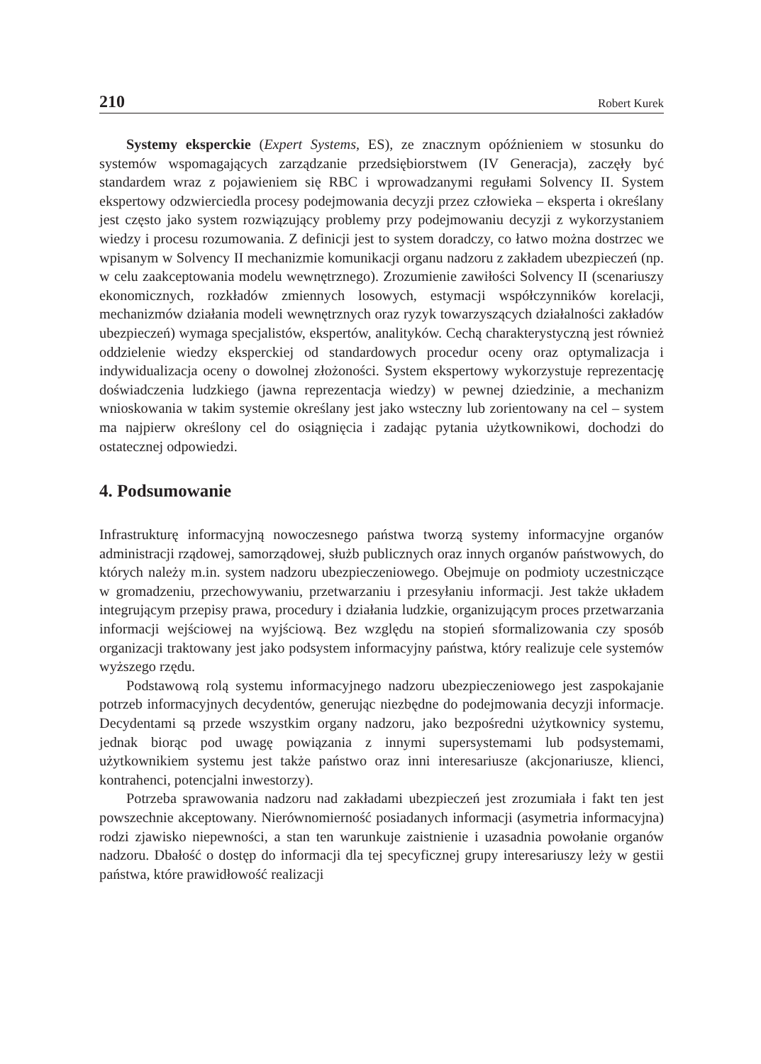210 Robert Kurek
Systemy eksperckie (Expert Systems, ES), ze znacznym opóźnieniem w stosunku do systemów wspomagających zarządzanie przedsiębiorstwem (IV Generacja), zaczęły być standardem wraz z pojawieniem się RBC i wprowadzanymi regułami Solvency II. System ekspertowy odzwierciedla procesy podejmowania decyzji przez człowieka – eksperta i określany jest często jako system rozwiązujący problemy przy podejmowaniu decyzji z wykorzystaniem wiedzy i procesu rozumowania. Z definicji jest to system doradczy, co łatwo można dostrzec we wpisanym w Solvency II mechanizmie komunikacji organu nadzoru z zakładem ubezpieczeń (np. w celu zaakceptowania modelu wewnętrznego). Zrozumienie zawiłości Solvency II (scenariuszy ekonomicznych, rozkładów zmiennych losowych, estymacji współczynników korelacji, mechanizmów działania modeli wewnętrznych oraz ryzyk towarzyszących działalności zakładów ubezpieczeń) wymaga specjalistów, ekspertów, analityków. Cechą charakterystyczną jest również oddzielenie wiedzy eksperckiej od standardowych procedur oceny oraz optymalizacja i indywidualizacja oceny o dowolnej złożoności. System ekspertowy wykorzystuje reprezentację doświadczenia ludzkiego (jawna reprezentacja wiedzy) w pewnej dziedzinie, a mechanizm wnioskowania w takim systemie określany jest jako wsteczny lub zorientowany na cel – system ma najpierw określony cel do osiągnięcia i zadając pytania użytkownikowi, dochodzi do ostatecznej odpowiedzi.
4. Podsumowanie
Infrastrukturę informacyjną nowoczesnego państwa tworzą systemy informacyjne organów administracji rządowej, samorządowej, służb publicznych oraz innych organów państwowych, do których należy m.in. system nadzoru ubezpieczeniowego. Obejmuje on podmioty uczestniczące w gromadzeniu, przechowywaniu, przetwarzaniu i przesyłaniu informacji. Jest także układem integrującym przepisy prawa, procedury i działania ludzkie, organizującym proces przetwarzania informacji wejściowej na wyjściową. Bez względu na stopień sformalizowania czy sposób organizacji traktowany jest jako podsystem informacyjny państwa, który realizuje cele systemów wyższego rzędu.
Podstawową rolą systemu informacyjnego nadzoru ubezpieczeniowego jest zaspokajanie potrzeb informacyjnych decydentów, generując niezbędne do podejmowania decyzji informacje. Decydentami są przede wszystkim organy nadzoru, jako bezpośredni użytkownicy systemu, jednak biorąc pod uwagę powiązania z innymi supersystemami lub podsystemami, użytkownikiem systemu jest także państwo oraz inni interesariusze (akcjonariusze, klienci, kontrahenci, potencjalni inwestorzy).
Potrzeba sprawowania nadzoru nad zakładami ubezpieczeń jest zrozumiała i fakt ten jest powszechnie akceptowany. Nierównomierność posiadanych informacji (asymetria informacyjna) rodzi zjawisko niepewności, a stan ten warunkuje zaistnienie i uzasadnia powołanie organów nadzoru. Dbałość o dostęp do informacji dla tej specyficznej grupy interesariuszy leży w gestii państwa, które prawidłowość realizacji